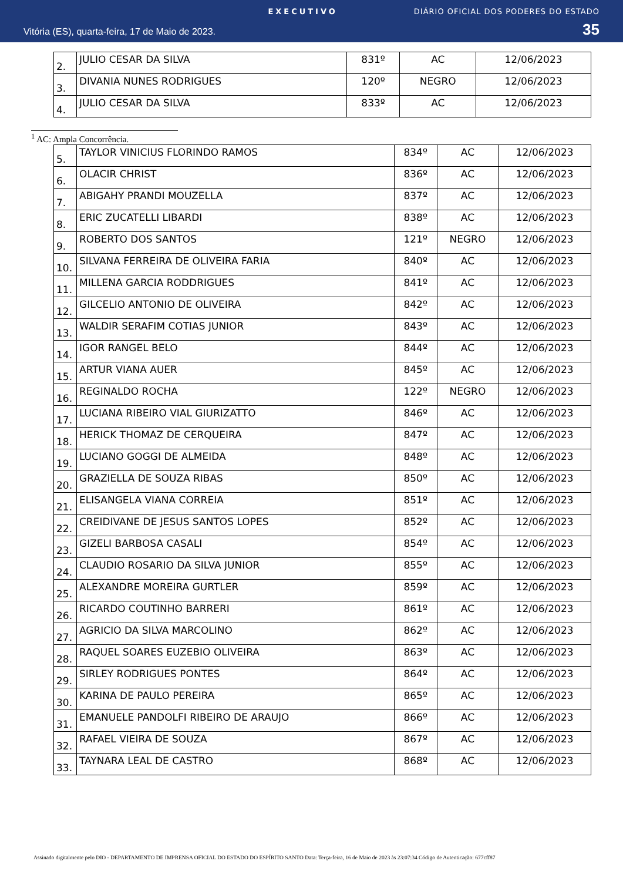EXECUTIVO DIÁRIO OFICIAL DOS PODERES DO ESTADO
Vitória (ES), quarta-feira, 17 de Maio de 2023. 35
| 2. | JULIO CESAR DA SILVA | 831º | AC | 12/06/2023 |
| 3. | DIVANIA NUNES RODRIGUES | 120º | NEGRO | 12/06/2023 |
| 4. | JULIO CESAR DA SILVA | 833º | AC | 12/06/2023 |
<sup>1</sup> AC: Ampla Concorrência.
| 5. | TAYLOR VINICIUS FLORINDO RAMOS | 834º | AC | 12/06/2023 |
| 6. | OLACIR CHRIST | 836º | AC | 12/06/2023 |
| 7. | ABIGAHY PRANDI MOUZELLA | 837º | AC | 12/06/2023 |
| 8. | ERIC ZUCATELLI LIBARDI | 838º | AC | 12/06/2023 |
| 9. | ROBERTO DOS SANTOS | 121º | NEGRO | 12/06/2023 |
| 10. | SILVANA FERREIRA DE OLIVEIRA FARIA | 840º | AC | 12/06/2023 |
| 11. | MILLENA GARCIA RODDRIGUES | 841º | AC | 12/06/2023 |
| 12. | GILCELIO ANTONIO DE OLIVEIRA | 842º | AC | 12/06/2023 |
| 13. | WALDIR SERAFIM COTIAS JUNIOR | 843º | AC | 12/06/2023 |
| 14. | IGOR RANGEL BELO | 844º | AC | 12/06/2023 |
| 15. | ARTUR VIANA AUER | 845º | AC | 12/06/2023 |
| 16. | REGINALDO ROCHA | 122º | NEGRO | 12/06/2023 |
| 17. | LUCIANA RIBEIRO VIAL GIURIZATTO | 846º | AC | 12/06/2023 |
| 18. | HERICK THOMAZ DE CERQUEIRA | 847º | AC | 12/06/2023 |
| 19. | LUCIANO GOGGI DE ALMEIDA | 848º | AC | 12/06/2023 |
| 20. | GRAZIELLA DE SOUZA RIBAS | 850º | AC | 12/06/2023 |
| 21. | ELISANGELA VIANA CORREIA | 851º | AC | 12/06/2023 |
| 22. | CREIDIVANE DE JESUS SANTOS LOPES | 852º | AC | 12/06/2023 |
| 23. | GIZELI BARBOSA CASALI | 854º | AC | 12/06/2023 |
| 24. | CLAUDIO ROSARIO DA SILVA JUNIOR | 855º | AC | 12/06/2023 |
| 25. | ALEXANDRE MOREIRA GURTLER | 859º | AC | 12/06/2023 |
| 26. | RICARDO COUTINHO BARRERI | 861º | AC | 12/06/2023 |
| 27. | AGRICIO DA SILVA MARCOLINO | 862º | AC | 12/06/2023 |
| 28. | RAQUEL SOARES EUZEBIO OLIVEIRA | 863º | AC | 12/06/2023 |
| 29. | SIRLEY RODRIGUES PONTES | 864º | AC | 12/06/2023 |
| 30. | KARINA DE PAULO PEREIRA | 865º | AC | 12/06/2023 |
| 31. | EMANUELE PANDOLFI RIBEIRO DE ARAUJO | 866º | AC | 12/06/2023 |
| 32. | RAFAEL VIEIRA DE SOUZA | 867º | AC | 12/06/2023 |
| 33. | TAYNARA LEAL DE CASTRO | 868º | AC | 12/06/2023 |
Assinado digitalmente pelo DIO - DEPARTAMENTO DE IMPRENSA OFICIAL DO ESTADO DO ESPÍRITO SANTO Data: Terça-feira, 16 de Maio de 2023 às 23:07:34 Código de Autenticação: 677cff87